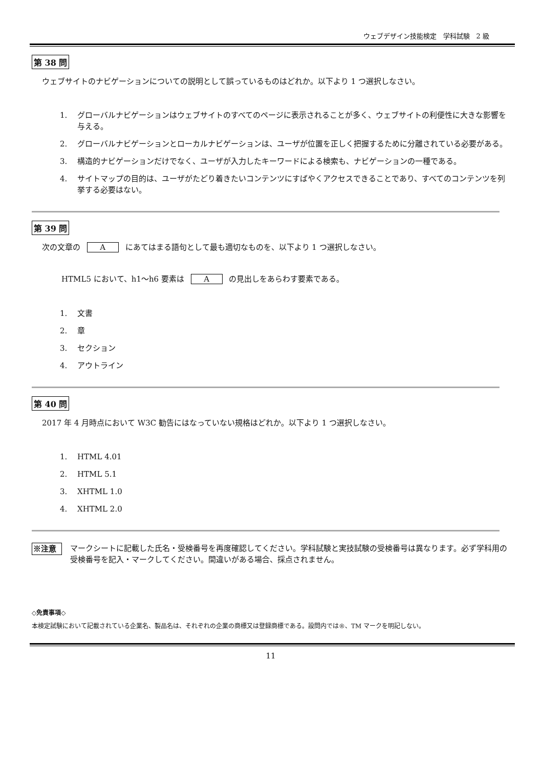ウェブデザイン技能検定　学科試験　2 級
第 38 問
ウェブサイトのナビゲーションについての説明として誤っているものはどれか。以下より 1 つ選択しなさい。
1. グローバルナビゲーションはウェブサイトのすべてのページに表示されることが多く、ウェブサイトの利便性に大きな影響を与える。
2. グローバルナビゲーションとローカルナビゲーションは、ユーザが位置を正しく把握するために分離されている必要がある。
3. 構造的ナビゲーションだけでなく、ユーザが入力したキーワードによる検索も、ナビゲーションの一種である。
4. サイトマップの目的は、ユーザがたどり着きたいコンテンツにすばやくアクセスできることであり、すべてのコンテンツを列挙する必要はない。
第 39 問
次の文章の A にあてはまる語句として最も適切なものを、以下より 1 つ選択しなさい。
HTML5 において、h1～h6 要素は A の見出しをあらわす要素である。
1. 文書
2. 章
3. セクション
4. アウトライン
第 40 問
2017 年 4 月時点において W3C 勧告にはなっていない規格はどれか。以下より 1 つ選択しなさい。
1. HTML 4.01
2. HTML 5.1
3. XHTML 1.0
4. XHTML 2.0
※注意 マークシートに記載した氏名・受検番号を再度確認してください。学科試験と実技試験の受検番号は異なります。必ず学科用の受検番号を記入・マークしてください。間違いがある場合、採点されません。
◇免責事項◇
本検定試験において記載されている企業名、製品名は、それぞれの企業の商標又は登録商標である。設問内では®、TM マークを明記しない。
11